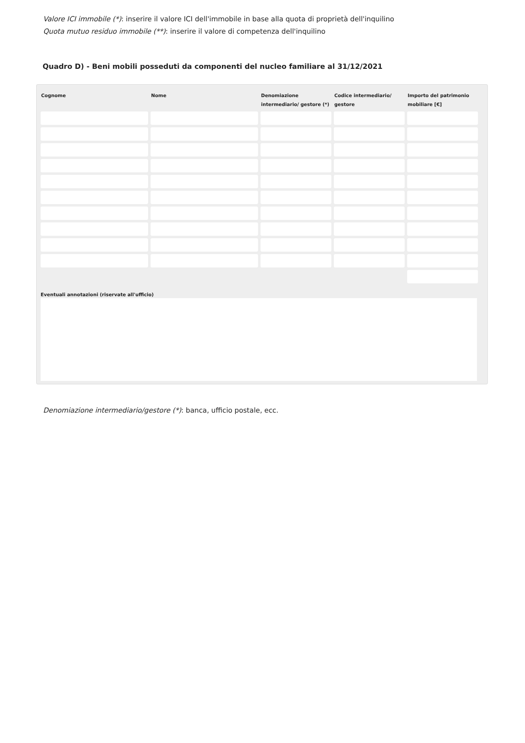Valore ICI immobile (*): inserire il valore ICI dell'immobile in base alla quota di proprietà dell'inquilino
Quota mutuo residuo immobile (**): inserire il valore di competenza dell'inquilino
Quadro D) - Beni mobili posseduti da componenti del nucleo familiare al 31/12/2021
| Cognome | Nome | Denomiazione intermediario/ gestore (*) | Codice intermediario/ gestore | Importo del patrimonio mobiliare [€] |
| --- | --- | --- | --- | --- |
Eventuali annotazioni (riservate all'ufficio)
Denomiazione intermediario/gestore (*): banca, ufficio postale, ecc.